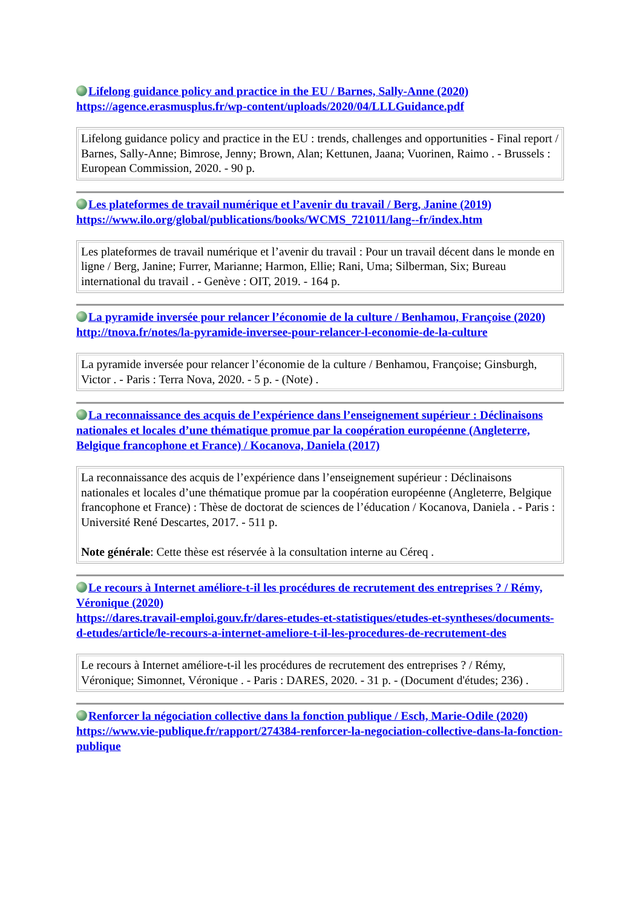Lifelong guidance policy and practice in the EU / Barnes, Sally-Anne (2020)
https://agence.erasmusplus.fr/wp-content/uploads/2020/04/LLLGuidance.pdf
Lifelong guidance policy and practice in the EU : trends, challenges and opportunities - Final report / Barnes, Sally-Anne; Bimrose, Jenny; Brown, Alan; Kettunen, Jaana; Vuorinen, Raimo . - Brussels : European Commission, 2020. - 90 p.
Les plateformes de travail numérique et l’avenir du travail / Berg, Janine (2019)
https://www.ilo.org/global/publications/books/WCMS_721011/lang--fr/index.htm
Les plateformes de travail numérique et l’avenir du travail : Pour un travail décent dans le monde en ligne / Berg, Janine; Furrer, Marianne; Harmon, Ellie; Rani, Uma; Silberman, Six; Bureau international du travail . - Genève : OIT, 2019. - 164 p.
La pyramide inversée pour relancer l’économie de la culture / Benhamou, Françoise (2020)
http://tnova.fr/notes/la-pyramide-inversee-pour-relancer-l-economie-de-la-culture
La pyramide inversée pour relancer l’économie de la culture / Benhamou, Françoise; Ginsburgh, Victor . - Paris : Terra Nova, 2020. - 5 p. - (Note) .
La reconnaissance des acquis de l’expérience dans l’enseignement supérieur : Déclinaisons nationales et locales d’une thématique promue par la coopération européenne (Angleterre, Belgique francophone et France) / Kocanova, Daniela (2017)
La reconnaissance des acquis de l’expérience dans l’enseignement supérieur : Déclinaisons nationales et locales d’une thématique promue par la coopération européenne (Angleterre, Belgique francophone et France) : Thèse de doctorat de sciences de l’éducation / Kocanova, Daniela . - Paris : Université René Descartes, 2017. - 511 p.
Note générale: Cette thèse est réservée à la consultation interne au Céreq .
Le recours à Internet améliore-t-il les procédures de recrutement des entreprises ? / Rémy, Véronique (2020)
https://dares.travail-emploi.gouv.fr/dares-etudes-et-statistiques/etudes-et-syntheses/documents-d-etudes/article/le-recours-a-internet-ameliore-t-il-les-procedures-de-recrutement-des
Le recours à Internet améliore-t-il les procédures de recrutement des entreprises ? / Rémy, Véronique; Simonnet, Véronique . - Paris : DARES, 2020. - 31 p. - (Document d'études; 236) .
Renforcer la négociation collective dans la fonction publique / Esch, Marie-Odile (2020)
https://www.vie-publique.fr/rapport/274384-renforcer-la-negociation-collective-dans-la-fonction-publique